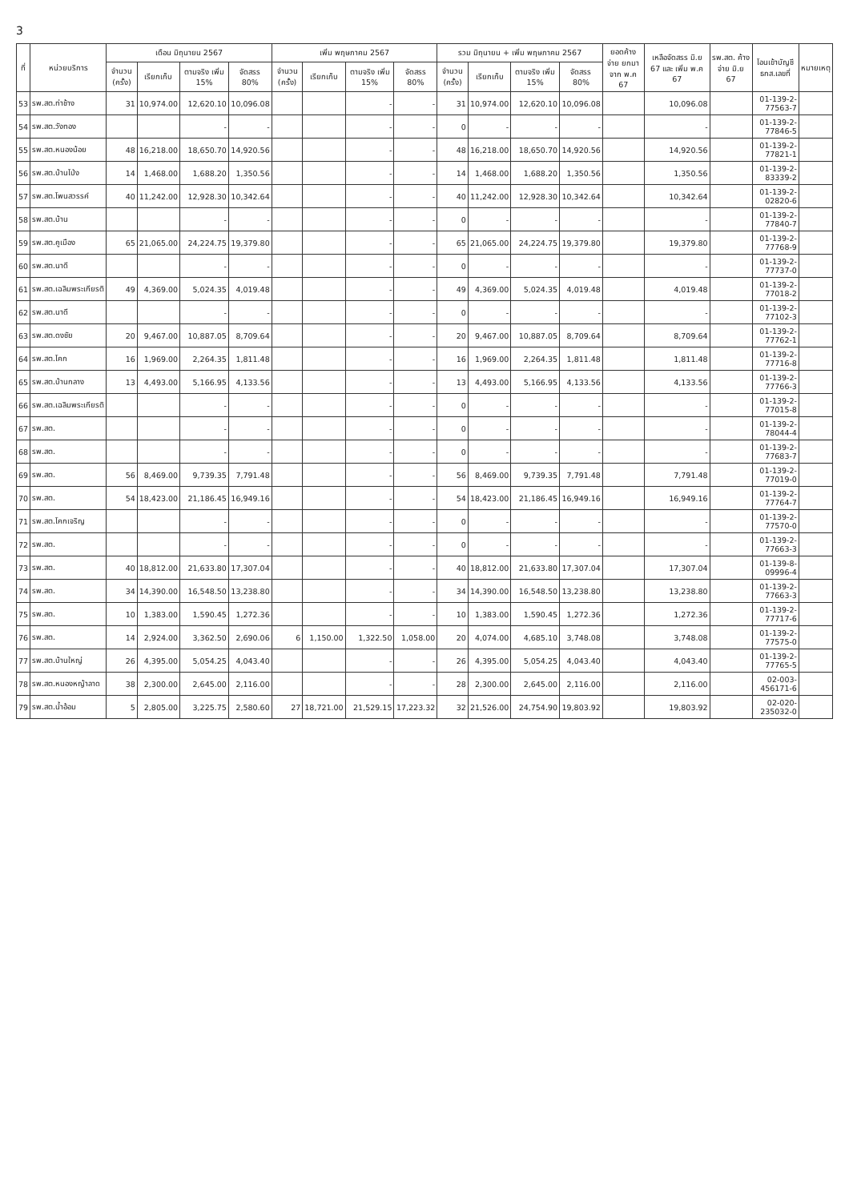3
| ที่ | หน่วยบริการ | เดือน มิถุนายน 2567 | | | | เพิ่ม พฤษภาคม 2567 | | | | รวม มิถุนายน + เพิ่ม พฤษภาคม 2567 | | | | ยอดค้างจ่าย ยกมาจาก พ.ค 67 | เหลือจัดสรร มิ.ย 67 และ เพิ่ม พ.ค 67 | รพ.สต. ค้างจ่าย มิ.ย 67 | โอนเข้าบัญชี ธกส.เลขที่ | หมายเหตุ |
| --- | --- | --- | --- | --- | --- | --- | --- | --- | --- | --- | --- | --- | --- | --- | --- | --- | --- | --- |
| | | จำนวน (ครั้ง) | เรียกเก็บ | ตามจริง เพิ่ม 15% | จัดสรร 80% | จำนวน (ครั้ง) | เรียกเก็บ | ตามจริง เพิ่ม 15% | จัดสรร 80% | จำนวน (ครั้ง) | เรียกเก็บ | ตามจริง เพิ่ม 15% | จัดสรร 80% | | | | | |
| 53 | รพ.สต.ท่าช้าง | 31 | 10,974.00 | 12,620.10 | 10,096.08 | | | - | - | 31 | 10,974.00 | 12,620.10 | 10,096.08 | | 10,096.08 | | 01-139-2-77563-7 | |
| 54 | รพ.สต.วังทอง | | | - | - | | | - | - | 0 | - | - | - | | - | | 01-139-2-77846-5 | |
| 55 | รพ.สต.หนองน้อย | 48 | 16,218.00 | 18,650.70 | 14,920.56 | | | - | - | 48 | 16,218.00 | 18,650.70 | 14,920.56 | | 14,920.56 | | 01-139-2-77821-1 | |
| 56 | รพ.สต.บ้านโป่ง | 14 | 1,468.00 | 1,688.20 | 1,350.56 | | | - | - | 14 | 1,468.00 | 1,688.20 | 1,350.56 | | 1,350.56 | | 01-139-2-83339-2 | |
| 57 | รพ.สต.โพนสวรรค์ | 40 | 11,242.00 | 12,928.30 | 10,342.64 | | | - | - | 40 | 11,242.00 | 12,928.30 | 10,342.64 | | 10,342.64 | | 01-139-2-02820-6 | |
| 58 | รพ.สต.บ้าน | | | - | - | | | - | - | 0 | - | - | - | | - | | 01-139-2-77840-7 | |
| 59 | รพ.สต.คูเมือง | 65 | 21,065.00 | 24,224.75 | 19,379.80 | | | - | - | 65 | 21,065.00 | 24,224.75 | 19,379.80 | | 19,379.80 | | 01-139-2-77768-9 | |
| 60 | รพ.สต.นาดี | | | - | - | | | - | - | 0 | - | - | - | | - | | 01-139-2-77737-0 | |
| 61 | รพ.สต.เฉลิมพระเกียรติ | 49 | 4,369.00 | 5,024.35 | 4,019.48 | | | - | - | 49 | 4,369.00 | 5,024.35 | 4,019.48 | | 4,019.48 | | 01-139-2-77018-2 | |
| 62 | รพ.สต.นาดี | | | - | - | | | - | - | 0 | - | - | - | | - | | 01-139-2-77102-3 | |
| 63 | รพ.สต.ดงชัย | 20 | 9,467.00 | 10,887.05 | 8,709.64 | | | - | - | 20 | 9,467.00 | 10,887.05 | 8,709.64 | | 8,709.64 | | 01-139-2-77762-1 | |
| 64 | รพ.สต.โคก | 16 | 1,969.00 | 2,264.35 | 1,811.48 | | | - | - | 16 | 1,969.00 | 2,264.35 | 1,811.48 | | 1,811.48 | | 01-139-2-77716-8 | |
| 65 | รพ.สต.บ้านกลาง | 13 | 4,493.00 | 5,166.95 | 4,133.56 | | | - | - | 13 | 4,493.00 | 5,166.95 | 4,133.56 | | 4,133.56 | | 01-139-2-77766-3 | |
| 66 | รพ.สต.เฉลิมพระเกียรติ | | | - | - | | | - | - | 0 | - | - | - | | - | | 01-139-2-77015-8 | |
| 67 | รพ.สต. | | | - | - | | | - | - | 0 | - | - | - | | - | | 01-139-2-78044-4 | |
| 68 | รพ.สต. | | | - | - | | | - | - | 0 | - | - | - | | - | | 01-139-2-77683-7 | |
| 69 | รพ.สต. | 56 | 8,469.00 | 9,739.35 | 7,791.48 | | | - | - | 56 | 8,469.00 | 9,739.35 | 7,791.48 | | 7,791.48 | | 01-139-2-77019-0 | |
| 70 | รพ.สต. | 54 | 18,423.00 | 21,186.45 | 16,949.16 | | | - | - | 54 | 18,423.00 | 21,186.45 | 16,949.16 | | 16,949.16 | | 01-139-2-77764-7 | |
| 71 | รพ.สต.โคกเจริญ | | | - | - | | | - | - | 0 | - | - | - | | - | | 01-139-2-77570-0 | |
| 72 | รพ.สต. | | | - | - | | | - | - | 0 | - | - | - | | - | | 01-139-2-77663-3 | |
| 73 | รพ.สต. | 40 | 18,812.00 | 21,633.80 | 17,307.04 | | | - | - | 40 | 18,812.00 | 21,633.80 | 17,307.04 | | 17,307.04 | | 01-139-8-09996-4 | |
| 74 | รพ.สต. | 34 | 14,390.00 | 16,548.50 | 13,238.80 | | | - | - | 34 | 14,390.00 | 16,548.50 | 13,238.80 | | 13,238.80 | | 01-139-2-77663-3 | |
| 75 | รพ.สต. | 10 | 1,383.00 | 1,590.45 | 1,272.36 | | | - | - | 10 | 1,383.00 | 1,590.45 | 1,272.36 | | 1,272.36 | | 01-139-2-77717-6 | |
| 76 | รพ.สต. | 14 | 2,924.00 | 3,362.50 | 2,690.06 | 6 | 1,150.00 | 1,322.50 | 1,058.00 | 20 | 4,074.00 | 4,685.10 | 3,748.08 | | 3,748.08 | | 01-139-2-77575-0 | |
| 77 | รพ.สต.บ้านใหญ่ | 26 | 4,395.00 | 5,054.25 | 4,043.40 | | | - | - | 26 | 4,395.00 | 5,054.25 | 4,043.40 | | 4,043.40 | | 01-139-2-77765-5 | |
| 78 | รพ.สต.หนองหญ้าลาด | 38 | 2,300.00 | 2,645.00 | 2,116.00 | | | - | - | 28 | 2,300.00 | 2,645.00 | 2,116.00 | | 2,116.00 | | 02-003-456171-6 | |
| 79 | รพ.สต.น้ำอ้อม | 5 | 2,805.00 | 3,225.75 | 2,580.60 | 27 | 18,721.00 | 21,529.15 | 17,223.32 | 32 | 21,526.00 | 24,754.90 | 19,803.92 | | 19,803.92 | | 02-020-235032-0 | |